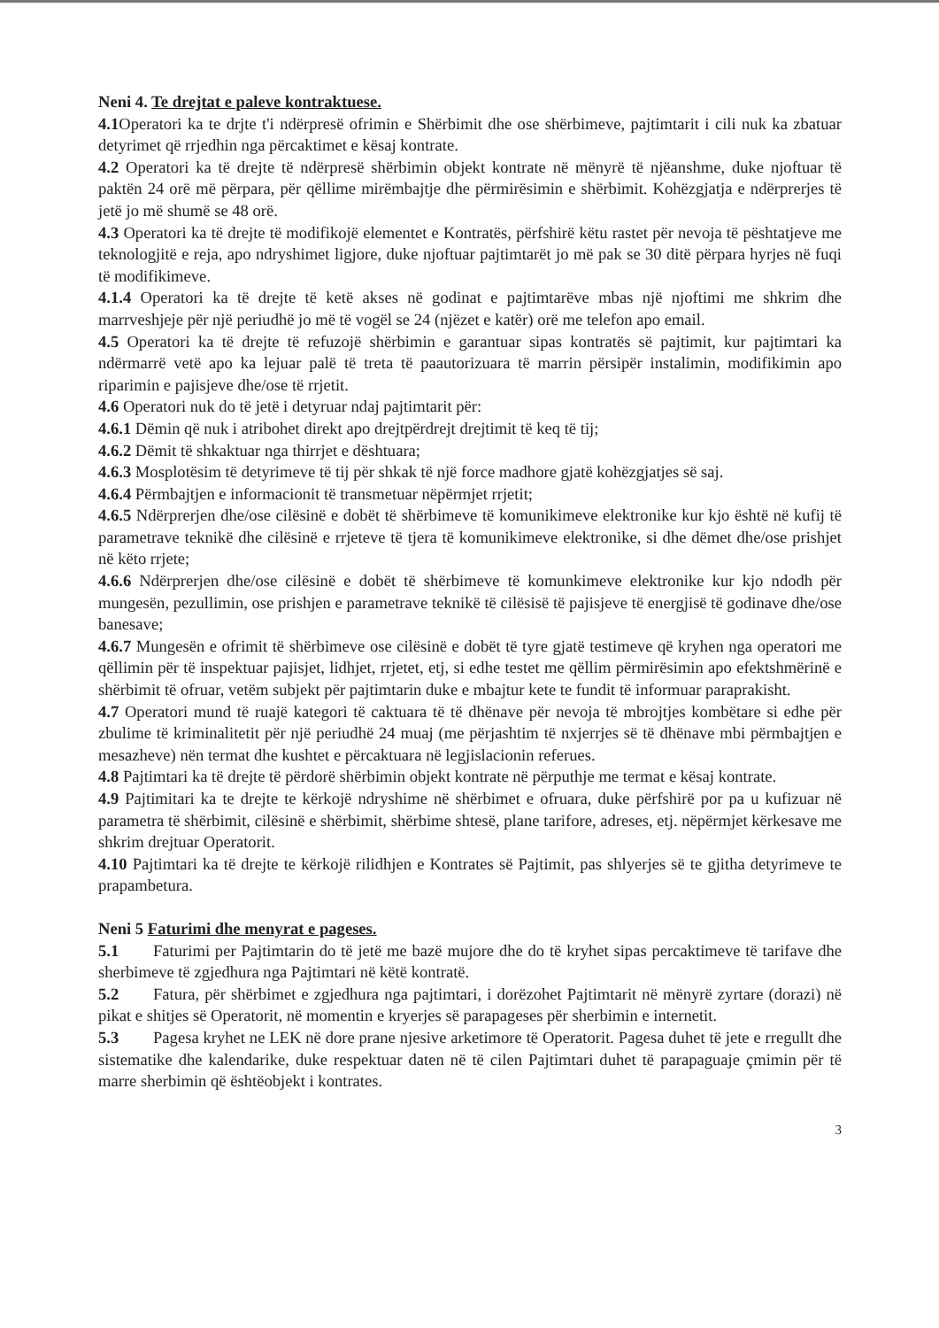Neni 4. Te drejtat e paleve kontraktuese.
4.1 Operatori ka te drjte t'i ndërpresë ofrimin e Shërbimit dhe ose shërbimeve, pajtimtarit i cili nuk ka zbatuar detyrimet që rrjedhin nga përcaktimet e kësaj kontrate.
4.2 Operatori ka të drejte të ndërpresë shërbimin objekt kontrate në mënyrë të njëanshme, duke njoftuar të paktën 24 orë më përpara, për qëllime mirëmbajtje dhe përmirësimin e shërbimit. Kohëzgjatja e ndërprerjes të jetë jo më shumë se 48 orë.
4.3 Operatori ka të drejte të modifikojë elementet e Kontratës, përfshirë këtu rastet për nevoja të pështatjeve me teknologjitë e reja, apo ndryshimet ligjore, duke njoftuar pajtimtarët jo më pak se 30 ditë përpara hyrjes në fuqi të modifikimeve.
4.1.4 Operatori ka të drejte të ketë akses në godinat e pajtimtarëve mbas një njoftimi me shkrim dhe marrveshjeje për një periudhë jo më të vogël se 24 (njëzet e katër) orë me telefon apo email.
4.5 Operatori ka të drejte të refuzojë shërbimin e garantuar sipas kontratës së pajtimit, kur pajtimtari ka ndërmarrë vetë apo ka lejuar palë të treta të paautorizuara të marrin përsipër instalimin, modifikimin apo riparimin e pajisjeve dhe/ose të rrjetit.
4.6 Operatori nuk do të jetë i detyruar ndaj pajtimtarit për:
4.6.1 Dëmin që nuk i atribohet direkt apo drejtpërdrejt drejtimit të keq të tij;
4.6.2 Dëmit të shkaktuar nga thirrjet e dështuara;
4.6.3 Mosplotësim të detyrimeve të tij për shkak të një force madhore gjatë kohëzgjatjes së saj.
4.6.4 Përmbajtjen e informacionit të transmetuar nëpërmjet rrjetit;
4.6.5 Ndërprerjen dhe/ose cilësinë e dobët të shërbimeve të komunikimeve elektronike kur kjo është në kufij të parametrave teknikë dhe cilësinë e rrjeteve të tjera të komunikimeve elektronike, si dhe dëmet dhe/ose prishjet në këto rrjete;
4.6.6 Ndërprerjen dhe/ose cilësinë e dobët të shërbimeve të komunkimeve elektronike kur kjo ndodh për mungesën, pezullimin, ose prishjen e parametrave teknikë të cilësisë të pajisjeve të energjisë të godinave dhe/ose banesave;
4.6.7 Mungesën e ofrimit të shërbimeve ose cilësinë e dobët të tyre gjatë testimeve që kryhen nga operatori me qëllimin për të inspektuar pajisjet, lidhjet, rrjetet, etj, si edhe testet me qëllim përmirësimin apo efektshmërinë e shërbimit të ofruar, vetëm subjekt për pajtimtarin duke e mbajtur kete te fundit të informuar paraprakisht.
4.7 Operatori mund të ruajë kategori të caktuara të të dhënave për nevoja të mbrojtjes kombëtare si edhe për zbulime të kriminalitetit për një periudhë 24 muaj (me përjashtim të nxjerrjes së të dhënave mbi përmbajtjen e mesazheve) nën termat dhe kushtet e përcaktuara në legjislacionin referues.
4.8 Pajtimtari ka të drejte të përdorë shërbimin objekt kontrate në përputhje me termat e kësaj kontrate.
4.9 Pajtimitari ka te drejte te kërkojë ndryshime në shërbimet e ofruara, duke përfshirë por pa u kufizuar në parametra të shërbimit, cilësinë e shërbimit, shërbime shtesë, plane tarifore, adreses, etj. nëpërmjet kërkesave me shkrim drejtuar Operatorit.
4.10 Pajtimtari ka të drejte te kërkojë rilidhjen e Kontrates së Pajtimit, pas shlyerjes së te gjitha detyrimeve te prapambetura.
Neni 5 Faturimi dhe menyrat e pageses.
5.1 Faturimi per Pajtimtarin do të jetë me bazë mujore dhe do të kryhet sipas percaktimeve të tarifave dhe sherbimeve të zgjedhura nga Pajtimtari në këtë kontratë.
5.2 Fatura, për shërbimet e zgjedhura nga pajtimtari, i dorëzohet Pajtimtarit në mënyrë zyrtare (dorazi) në pikat e shitjes së Operatorit, në momentin e kryerjes së parapageses për sherbimin e internetit.
5.3 Pagesa kryhet ne LEK në dore prane njesive arketimore të Operatorit. Pagesa duhet të jete e rregullt dhe sistematike dhe kalendarike, duke respektuar daten në të cilen Pajtimtari duhet të parapaguaje çmimin për të marre sherbimin që ështëobjekt i kontrates.
3